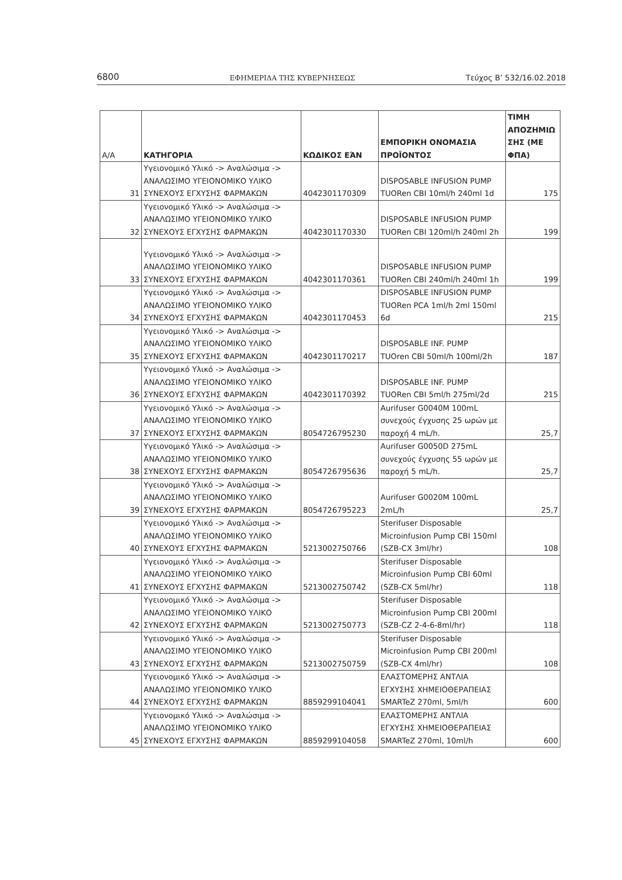6800 ΕΦΗΜΕΡΙΔΑ ΤΗΣ ΚΥΒΕΡΝΗΣΕΩΣ Τεύχος Β’ 532/16.02.2018
| Α/Α | ΚΑΤΗΓΟΡΙΑ | ΚΩΔΙΚΟΣ ΕΆΝ | ΕΜΠΟΡΙΚΗ ΟΝΟΜΑΣΙΑ ΠΡΟΪΟΝΤΟΣ | ΤΙΜΗ ΑΠΟΖΗΜΙΩ ΣΗΣ (ΜΕ ΦΠΑ) |
| --- | --- | --- | --- | --- |
| 31 | Υγειονομικό Υλικό -> Αναλώσιμα -> ΑΝΑΛΩΣΙΜΟ ΥΓΕΙΟΝΟΜΙΚΟ ΥΛΙΚΟ ΣΥΝΕΧΟΥΣ ΕΓΧΥΣΗΣ ΦΑΡΜΑΚΩΝ | 4042301170309 | DISPOSABLE INFUSION PUMP TUORen CBI 10ml/h 240ml 1d | 175 |
| 32 | Υγειονομικό Υλικό -> Αναλώσιμα -> ΑΝΑΛΩΣΙΜΟ ΥΓΕΙΟΝΟΜΙΚΟ ΥΛΙΚΟ ΣΥΝΕΧΟΥΣ ΕΓΧΥΣΗΣ ΦΑΡΜΑΚΩΝ | 4042301170330 | DISPOSABLE INFUSION PUMP TUORen CBI 120ml/h 240ml 2h | 199 |
| 33 | Υγειονομικό Υλικό -> Αναλώσιμα -> ΑΝΑΛΩΣΙΜΟ ΥΓΕΙΟΝΟΜΙΚΟ ΥΛΙΚΟ ΣΥΝΕΧΟΥΣ ΕΓΧΥΣΗΣ ΦΑΡΜΑΚΩΝ | 4042301170361 | DISPOSABLE INFUSION PUMP TUORen CBI 240ml/h 240ml 1h | 199 |
| 34 | Υγειονομικό Υλικό -> Αναλώσιμα -> ΑΝΑΛΩΣΙΜΟ ΥΓΕΙΟΝΟΜΙΚΟ ΥΛΙΚΟ ΣΥΝΕΧΟΥΣ ΕΓΧΥΣΗΣ ΦΑΡΜΑΚΩΝ | 4042301170453 | DISPOSABLE INFUSION PUMP TUORen PCA 1ml/h 2ml 150ml 6d | 215 |
| 35 | Υγειονομικό Υλικό -> Αναλώσιμα -> ΑΝΑΛΩΣΙΜΟ ΥΓΕΙΟΝΟΜΙΚΟ ΥΛΙΚΟ ΣΥΝΕΧΟΥΣ ΕΓΧΥΣΗΣ ΦΑΡΜΑΚΩΝ | 4042301170217 | DISPOSABLE INF. PUMP TUOren CBI 50ml/h 100ml/2h | 187 |
| 36 | Υγειονομικό Υλικό -> Αναλώσιμα -> ΑΝΑΛΩΣΙΜΟ ΥΓΕΙΟΝΟΜΙΚΟ ΥΛΙΚΟ ΣΥΝΕΧΟΥΣ ΕΓΧΥΣΗΣ ΦΑΡΜΑΚΩΝ | 4042301170392 | DISPOSABLE INF. PUMP TUORen CBI 5ml/h 275ml/2d | 215 |
| 37 | Υγειονομικό Υλικό -> Αναλώσιμα -> ΑΝΑΛΩΣΙΜΟ ΥΓΕΙΟΝΟΜΙΚΟ ΥΛΙΚΟ ΣΥΝΕΧΟΥΣ ΕΓΧΥΣΗΣ ΦΑΡΜΑΚΩΝ | 8054726795230 | Aurifuser G0040M 100mL συνεχούς έγχυσης 25 ωρών με παροχή 4 mL/h. | 25,7 |
| 38 | Υγειονομικό Υλικό -> Αναλώσιμα -> ΑΝΑΛΩΣΙΜΟ ΥΓΕΙΟΝΟΜΙΚΟ ΥΛΙΚΟ ΣΥΝΕΧΟΥΣ ΕΓΧΥΣΗΣ ΦΑΡΜΑΚΩΝ | 8054726795636 | Aurifuser G0050D 275mL συνεχούς έγχυσης 55 ωρών με παροχή 5 mL/h. | 25,7 |
| 39 | Υγειονομικό Υλικό -> Αναλώσιμα -> ΑΝΑΛΩΣΙΜΟ ΥΓΕΙΟΝΟΜΙΚΟ ΥΛΙΚΟ ΣΥΝΕΧΟΥΣ ΕΓΧΥΣΗΣ ΦΑΡΜΑΚΩΝ | 8054726795223 | Aurifuser G0020M 100mL 2mL/h | 25,7 |
| 40 | Υγειονομικό Υλικό -> Αναλώσιμα -> ΑΝΑΛΩΣΙΜΟ ΥΓΕΙΟΝΟΜΙΚΟ ΥΛΙΚΟ ΣΥΝΕΧΟΥΣ ΕΓΧΥΣΗΣ ΦΑΡΜΑΚΩΝ | 5213002750766 | Sterifuser Disposable Microinfusion Pump CBI 150ml (SZB-CX 3ml/hr) | 108 |
| 41 | Υγειονομικό Υλικό -> Αναλώσιμα -> ΑΝΑΛΩΣΙΜΟ ΥΓΕΙΟΝΟΜΙΚΟ ΥΛΙΚΟ ΣΥΝΕΧΟΥΣ ΕΓΧΥΣΗΣ ΦΑΡΜΑΚΩΝ | 5213002750742 | Sterifuser Disposable Microinfusion Pump CBI 60ml (SZB-CX 5ml/hr) | 118 |
| 42 | Υγειονομικό Υλικό -> Αναλώσιμα -> ΑΝΑΛΩΣΙΜΟ ΥΓΕΙΟΝΟΜΙΚΟ ΥΛΙΚΟ ΣΥΝΕΧΟΥΣ ΕΓΧΥΣΗΣ ΦΑΡΜΑΚΩΝ | 5213002750773 | Sterifuser Disposable Microinfusion Pump CBI 200ml (SZB-CZ 2-4-6-8ml/hr) | 118 |
| 43 | Υγειονομικό Υλικό -> Αναλώσιμα -> ΑΝΑΛΩΣΙΜΟ ΥΓΕΙΟΝΟΜΙΚΟ ΥΛΙΚΟ ΣΥΝΕΧΟΥΣ ΕΓΧΥΣΗΣ ΦΑΡΜΑΚΩΝ | 5213002750759 | Sterifuser Disposable Microinfusion Pump CBI 200ml (SZB-CX 4ml/hr) | 108 |
| 44 | Υγειονομικό Υλικό -> Αναλώσιμα -> ΑΝΑΛΩΣΙΜΟ ΥΓΕΙΟΝΟΜΙΚΟ ΥΛΙΚΟ ΣΥΝΕΧΟΥΣ ΕΓΧΥΣΗΣ ΦΑΡΜΑΚΩΝ | 8859299104041 | ΕΛΑΣΤΟΜΕΡΗΣ ΑΝΤΛΙΑ ΕΓΧΥΣΗΣ ΧΗΜΕΙΟΘΕΡΑΠΕΙΑΣ SMARTeZ 270ml, 5ml/h | 600 |
| 45 | Υγειονομικό Υλικό -> Αναλώσιμα -> ΑΝΑΛΩΣΙΜΟ ΥΓΕΙΟΝΟΜΙΚΟ ΥΛΙΚΟ ΣΥΝΕΧΟΥΣ ΕΓΧΥΣΗΣ ΦΑΡΜΑΚΩΝ | 8859299104058 | ΕΛΑΣΤΟΜΕΡΗΣ ΑΝΤΛΙΑ ΕΓΧΥΣΗΣ ΧΗΜΕΙΟΘΕΡΑΠΕΙΑΣ SMARTeZ 270ml, 10ml/h | 600 |